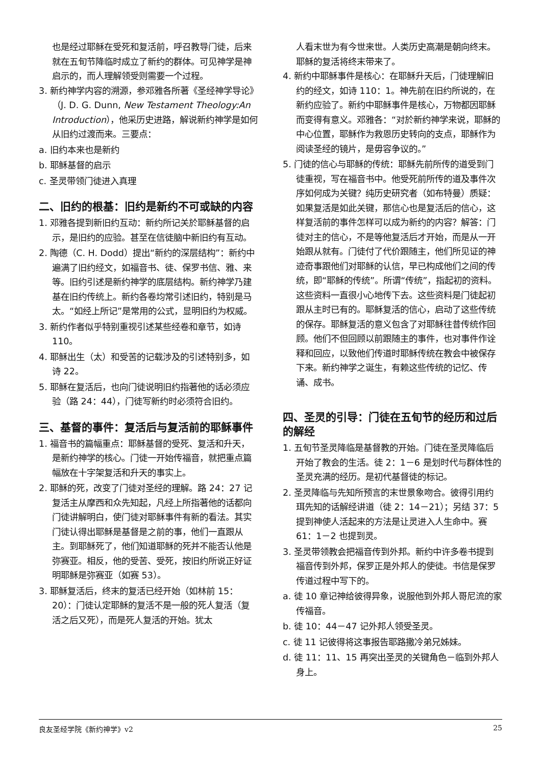也是经过耶稣在受死和复活前，呼召教导门徒，后来就在五旬节降临时成立了新约的群体。可见神学是神启示的，而人理解领受则需要一个过程。
3. 新约神学内容的溯源，参邓雅各所著《圣经神学导论》（J. D. G. Dunn, New Testament Theology:An Introduction），他采历史进路，解说新约神学是如何从旧约过渡而来。三要点：
a. 旧约本来也是新约
b. 耶稣基督的启示
c. 圣灵带领门徒进入真理
二、旧约的根基：旧约是新约不可或缺的内容
1. 邓雅各提到新旧约互动：新约所记关於耶稣基督的启示，是旧约的应验。甚至在信徒脑中新旧约有互动。
2. 陶德（C. H. Dodd）提出“新约的深层结构”：新约中遍满了旧约经文，如福音书、徒、保罗书信、雅、来等。旧约引述是新约神学的底层结构。新约神学乃建基在旧约传统上。新约各卷均常引述旧约，特别是马太。“如经上所记”是常用的公式，显明旧约为权威。
3. 新约作者似乎特别重视引述某些经卷和章节，如诗 110。
4. 耶稣出生（太）和受苦的记载涉及的引述特别多，如诗 22。
5. 耶稣在复活后，也向门徒说明旧约指著他的话必须应验（路 24：44），门徒写新约时必须符合旧约。
三、基督的事件：复活后与复活前的耶稣事件
1. 福音书的篇幅重点：耶稣基督的受死、复活和升天，是新约神学的核心。门徒一开始传福音，就把重点篇幅放在十字架复活和升天的事实上。
2. 耶稣的死，改变了门徒对圣经的理解。路 24：27 记复活主从摩西和众先知起，凡经上所指著他的话都向门徒讲解明白，使门徒对耶稣事件有新的看法。其实门徒认得出耶稣是基督是之前的事，他们一直跟从主。到耶稣死了，他们知道耶稣的死并不能否认他是弥赛亚。相反，他的受苦、受死，按旧约所说正好证明耶稣是弥赛亚（如赛 53）。
3. 耶稣复活后，终末的复活已经开始（如林前 15：20）：门徒认定耶稣的复活不是一般的死人复活（复活之后又死），而是死人复活的开始。犹太
人看末世为有今世来世。人类历史高潮是朝向终末。耶稣的复活将终末带来了。
4. 新约中耶稣事件是核心：在耶稣升天后，门徒理解旧约的经文，如诗 110：1。神先前在旧约所说的，在新约应验了。新约中耶稣事件是核心，万物都因耶稣而变得有意义。邓雅各：“对於新约神学来说，耶稣的中心位置，耶稣作为救恩历史转向的支点，耶稣作为阅读圣经的镜片，是毋容争议的。”
5. 门徒的信心与耶稣的传统：耶稣先前所传的道受到门徒重视，写在福音书中。他受死前所传的道及事件次序如何成为关键？纯历史研究者（如布特曼）质疑：如果复活是如此关键，那信心也是复活后的信心，这样复活前的事件怎样可以成为新约的内容？解答：门徒对主的信心，不是等他复活后才开始，而是从一开始跟从就有。门徒付了代价跟随主，他们所见证的神迹奇事跟他们对耶稣的认信，早已构成他们之间的传统，即“耶稣的传统”。所谓“传统”，指起初的资料。这些资料一直很小心地传下去。这些资料是门徒起初跟从主时已有的。耶稣复活的信心，启动了这些传统的保存。耶稣复活的意义包含了对耶稣往昔传统作回顾。他们不但回顾以前跟随主的事件，也对事件作诠释和回应，以致他们传道时耶稣传统在教会中被保存下来。新约神学之诞生，有赖这些传统的记忆、传诵、成书。
四、圣灵的引导：门徒在五旬节的经历和过后的解经
1. 五旬节圣灵降临是基督教的开始。门徒在圣灵降临后开始了教会的生活。徒 2：1－6 是划时代与群体性的圣灵充满的经历。是初代基督徒的标记。
2. 圣灵降临与先知所预言的末世景象吻合。彼得引用约珥先知的话解经讲道（徒 2：14－21）；另结 37：5 提到神使人活起来的方法是让灵进入人生命中。赛 61：1－2 也提到灵。
3. 圣灵带领教会把福音传到外邦。新约中许多卷书提到福音传到外邦，保罗正是外邦人的使徒。书信是保罗传道过程中写下的。
a. 徒 10 章记神给彼得异象，说服他到外邦人哥尼流的家传福音。
b. 徒 10：44－47 记外邦人领受圣灵。
c. 徒 11 记彼得将这事报告耶路撒冷弟兄姊妹。
d. 徒 11：11、15 再突出圣灵的关键角色－临到外邦人身上。
良友圣经学院《新约神学》v2 25